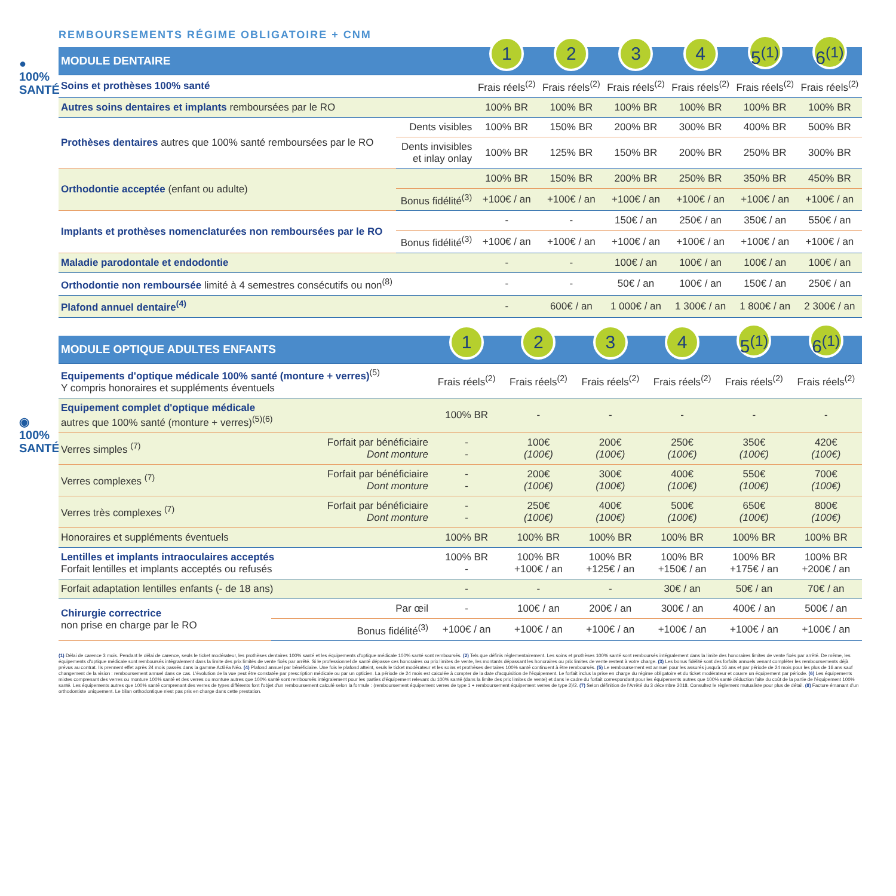●
100%
SANTÉ
◉
100%
SANTÉ
REMBOURSEMENTS RÉGIME OBLIGATOIRE + CNM
| MODULE DENTAIRE | | 1 | 2 | 3 | 4 | 5<sup>(1)</sup> | 6<sup>(1)</sup> |
| --- | --- | --- | --- | --- | --- | --- | --- |
| Soins et prothèses 100% santé | | Frais réels<sup>(2)</sup> | Frais réels<sup>(2)</sup> | Frais réels<sup>(2)</sup> | Frais réels<sup>(2)</sup> | Frais réels<sup>(2)</sup> | Frais réels<sup>(2)</sup> |
| Autres soins dentaires et implants remboursées par le RO | | 100% BR | 100% BR | 100% BR | 100% BR | 100% BR | 100% BR |
| Prothèses dentaires autres que 100% santé remboursées par le RO | Dents visibles | 100% BR | 150% BR | 200% BR | 300% BR | 400% BR | 500% BR |
| | Dents invisibles et inlay onlay | 100% BR | 125% BR | 150% BR | 200% BR | 250% BR | 300% BR |
| Orthodontie acceptée (enfant ou adulte) | | 100% BR | 150% BR | 200% BR | 250% BR | 350% BR | 450% BR |
| | Bonus fidélité<sup>(3)</sup> | +100€ / an | +100€ / an | +100€ / an | +100€ / an | +100€ / an | +100€ / an |
| Implants et prothèses nomenclaturées non remboursées par le RO | | - | - | 150€ / an | 250€ / an | 350€ / an | 550€ / an |
| | Bonus fidélité<sup>(3)</sup> | +100€ / an | +100€ / an | +100€ / an | +100€ / an | +100€ / an | +100€ / an |
| Maladie parodontale et endodontie | | - | - | 100€ / an | 100€ / an | 100€ / an | 100€ / an |
| Orthodontie non remboursée limité à 4 semestres consécutifs ou non<sup>(8)</sup> | | - | - | 50€ / an | 100€ / an | 150€ / an | 250€ / an |
| Plafond annuel dentaire<sup>(4)</sup> | | - | 600€ / an | 1 000€ / an | 1 300€ / an | 1 800€ / an | 2 300€ / an |
| MODULE OPTIQUE ADULTES ENFANTS | | 1 | 2 | 3 | 4 | 5<sup>(1)</sup> | 6<sup>(1)</sup> |
| --- | --- | --- | --- | --- | --- | --- | --- |
| Equipements d'optique médicale 100% santé (monture + verres)<sup>(5)</sup> Y compris honoraires et suppléments éventuels | | Frais réels<sup>(2)</sup> | Frais réels<sup>(2)</sup> | Frais réels<sup>(2)</sup> | Frais réels<sup>(2)</sup> | Frais réels<sup>(2)</sup> | Frais réels<sup>(2)</sup> |
| Equipement complet d'optique médicale autres que 100% santé (monture + verres)<sup>(5)(6)</sup> | | 100% BR | - | - | - | - | - |
| Verres simples <sup>(7)</sup> | Forfait par bénéficiaire Dont monture | - - | 100€ (100€) | 200€ (100€) | 250€ (100€) | 350€ (100€) | 420€ (100€) |
| Verres complexes <sup>(7)</sup> | Forfait par bénéficiaire Dont monture | - - | 200€ (100€) | 300€ (100€) | 400€ (100€) | 550€ (100€) | 700€ (100€) |
| Verres très complexes <sup>(7)</sup> | Forfait par bénéficiaire Dont monture | - - | 250€ (100€) | 400€ (100€) | 500€ (100€) | 650€ (100€) | 800€ (100€) |
| Honoraires et suppléments éventuels | | 100% BR | 100% BR | 100% BR | 100% BR | 100% BR | 100% BR |
| Lentilles et implants intraoculaires acceptés Forfait lentilles et implants acceptés ou refusés | | 100% BR - | 100% BR +100€ / an | 100% BR +125€ / an | 100% BR +150€ / an | 100% BR +175€ / an | 100% BR +200€ / an |
| Forfait adaptation lentilles enfants (- de 18 ans) | | - | - | - | 30€ / an | 50€ / an | 70€ / an |
| Chirurgie correctrice non prise en charge par le RO | Par œil | - | 100€ / an | 200€ / an | 300€ / an | 400€ / an | 500€ / an |
| | Bonus fidélité<sup>(3)</sup> | +100€ / an | +100€ / an | +100€ / an | +100€ / an | +100€ / an | +100€ / an |
(1) Délai de carence 3 mois. Pendant le délai de carence, seuls le ticket modérateur, les prothèses dentaires 100% santé et les équipements d'optique médicale 100% santé sont remboursés. (2) Tels que définis réglementairement. Les soins et prothèses 100% santé sont remboursés intégralement dans la limite des honoraires limites de vente fixés par arrêté. De même, les équipements d'optique médicale sont remboursés intégralement dans la limite des prix limités de vente fixés par arrêté. Si le professionnel de santé dépasse ces honoraires ou prix limites de vente, les montants dépassant les honoraires ou prix limites de vente restent à votre charge. (3) Les bonus fidélité sont des forfaits annuels venant compléter les remboursements déjà prévus au contrat. Ils prennent effet après 24 mois passés dans la gamme Actiléa Néo. (4) Plafond annuel par bénéficiaire. Une fois le plafond atteint, seuls le ticket modérateur et les soins et prothèses dentaires 100% santé continuent à être remboursés. (5) Le remboursement est annuel pour les assurés jusqu'à 16 ans et par période de 24 mois pour les plus de 16 ans sauf changement de la vision : remboursement annuel dans ce cas. L'évolution de la vue peut être constatée par prescription médicale ou par un opticien. La période de 24 mois est calculée à compter de la date d'acquisition de l'équipement. Le forfait inclus la prise en charge du régime obligatoire et du ticket modérateur et couvre un équipement par période. (6) Les équipements mixtes comprenant des verres ou monture 100% santé et des verres ou monture autres que 100% santé sont remboursés intégralement pour les parties d'équipement relevant du 100% santé (dans la limite des prix limites de vente) et dans le cadre du forfait correspondant pour les équipements autres que 100% santé déduction faite du coût de la partie de l'équipement 100% santé. Les équipements autres que 100% santé comprenant des verres de types différents font l'objet d'un remboursement calculé selon la formule : (remboursement équipement verres de type 1 + remboursement équipement verres de type 2)/2. (7) Selon définition de l'Arrêté du 3 décembre 2018. Consultez le règlement mutualiste pour plus de détail. (8) Facture émanant d'un orthodontiste uniquement. Le bilan orthodontique n'est pas pris en charge dans cette prestation.